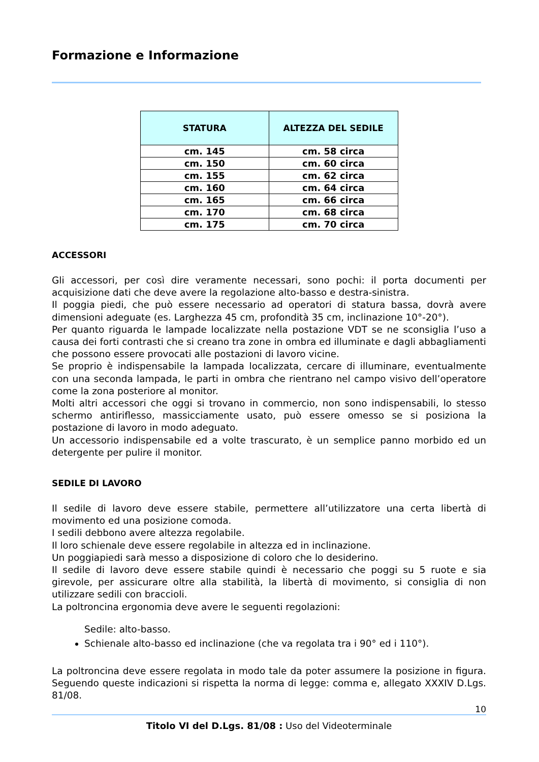Formazione e Informazione
| STATURA | ALTEZZA DEL SEDILE |
| --- | --- |
| cm. 145 | cm. 58 circa |
| cm. 150 | cm. 60 circa |
| cm. 155 | cm. 62 circa |
| cm. 160 | cm. 64 circa |
| cm. 165 | cm. 66 circa |
| cm. 170 | cm. 68 circa |
| cm. 175 | cm. 70 circa |
ACCESSORI
Gli accessori, per così dire veramente necessari, sono pochi: il porta documenti per acquisizione dati che deve avere la regolazione alto-basso e destra-sinistra.
Il poggia piedi, che può essere necessario ad operatori di statura bassa, dovrà avere dimensioni adeguate (es. Larghezza 45 cm, profondità 35 cm, inclinazione 10°-20°).
Per quanto riguarda le lampade localizzate nella postazione VDT se ne sconsiglia l’uso a causa dei forti contrasti che si creano tra zone in ombra ed illuminate e dagli abbagliamenti che possono essere provocati alle postazioni di lavoro vicine.
Se proprio è indispensabile la lampada localizzata, cercare di illuminare, eventualmente con una seconda lampada, le parti in ombra che rientrano nel campo visivo dell’operatore come la zona posteriore al monitor.
Molti altri accessori che oggi si trovano in commercio, non sono indispensabili, lo stesso schermo antiriflesso, massicciamente usato, può essere omesso se si posiziona la postazione di lavoro in modo adeguato.
Un accessorio indispensabile ed a volte trascurato, è un semplice panno morbido ed un detergente per pulire il monitor.
SEDILE DI LAVORO
Il sedile di lavoro deve essere stabile, permettere all’utilizzatore una certa libertà di movimento ed una posizione comoda.
I sedili debbono avere altezza regolabile.
Il loro schienale deve essere regolabile in altezza ed in inclinazione.
Un poggiapiedi sarà messo a disposizione di coloro che lo desiderino.
Il sedile di lavoro deve essere stabile quindi è necessario che poggi su 5 ruote e sia girevole, per assicurare oltre alla stabilità, la libertà di movimento, si consiglia di non utilizzare sedili con braccioli.
La poltroncina ergonomia deve avere le seguenti regolazioni:
Sedile: alto-basso.
Schienale alto-basso ed inclinazione (che va regolata tra i 90° ed i 110°).
La poltroncina deve essere regolata in modo tale da poter assumere la posizione in figura. Seguendo queste indicazioni si rispetta la norma di legge: comma e, allegato XXXIV D.Lgs. 81/08.
10
Titolo VI del D.Lgs. 81/08 : Uso del Videoterminale